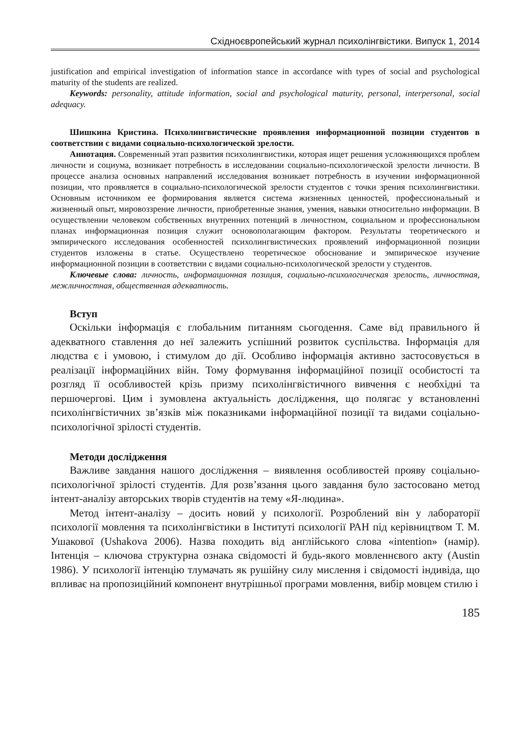Східноєвропейський журнал психолінгвістики. Випуск 1, 2014
justification and empirical investigation of information stance in accordance with types of social and psychological maturity of the students are realized.
Keywords: personality, attitude information, social and psychological maturity, personal, interpersonal, social adequacy.
Шишкина Кристина. Психолингвистические проявления информационной позиции студентов в соответствии с видами социально-психологической зрелости.
Аннотация. Современный этап развития психолингвистики, которая ищет решения усложняющихся проблем личности и социума, возникает потребность в исследовании социально-психологической зрелости личности. В процессе анализа основных направлений исследования возникает потребность в изучении информационной позиции, что проявляется в социально-психологической зрелости студентов с точки зрения психолингвистики. Основным источником ее формирования является система жизненных ценностей, профессиональный и жизненный опыт, мировоззрение личности, приобретенные знания, умения, навыки относительно информации. В осуществлении человеком собственных внутренних потенций в личностном, социальном и профессиональном планах информационная позиция служит основополагающим фактором. Результаты теоретического и эмпирического исследования особенностей психолингвистических проявлений информационной позиции студентов изложены в статье. Осуществлено теоретическое обоснование и эмпирическое изучение информационной позиции в соответствии с видами социально-психологической зрелости у студентов.
Ключевые слова: личность, информационная позиция, социально-психологическая зрелость, личностная, межличностная, общественная адекватность.
Вступ
Оскільки інформація є глобальним питанням сьогодення. Саме від правильного й адекватного ставлення до неї залежить успішний розвиток суспільства. Інформація для людства є і умовою, і стимулом до дії. Особливо інформація активно застосовується в реалізації інформаційних війн. Тому формування інформаційної позиції особистості та розгляд її особливостей крізь призму психолінгвістичного вивчення є необхідні та першочергові. Цим і зумовлена актуальність дослідження, що полягає у встановленні психолінгвістичних зв’язків між показниками інформаційної позиції та видами соціально-психологічної зрілості студентів.
Методи дослідження
Важливе завдання нашого дослідження – виявлення особливостей прояву соціально-психологічної зрілості студентів. Для розв’язання цього завдання було застосовано метод інтент-аналізу авторських творів студентів на тему «Я-людина».
Метод інтент-аналізу – досить новий у психології. Розроблений він у лабораторії психології мовлення та психолінгвістики в Інституті психології РАН під керівництвом Т. М. Ушакової (Ushakova 2006). Назва походить від англійського слова «intention» (намір). Інтенція – ключова структурна ознака свідомості й будь-якого мовленнєвого акту (Austin 1986). У психології інтенцію тлумачать як рушійну силу мислення і свідомості індивіда, що впливає на пропозиційний компонент внутрішньої програми мовлення, вибір мовцем стилю і
185